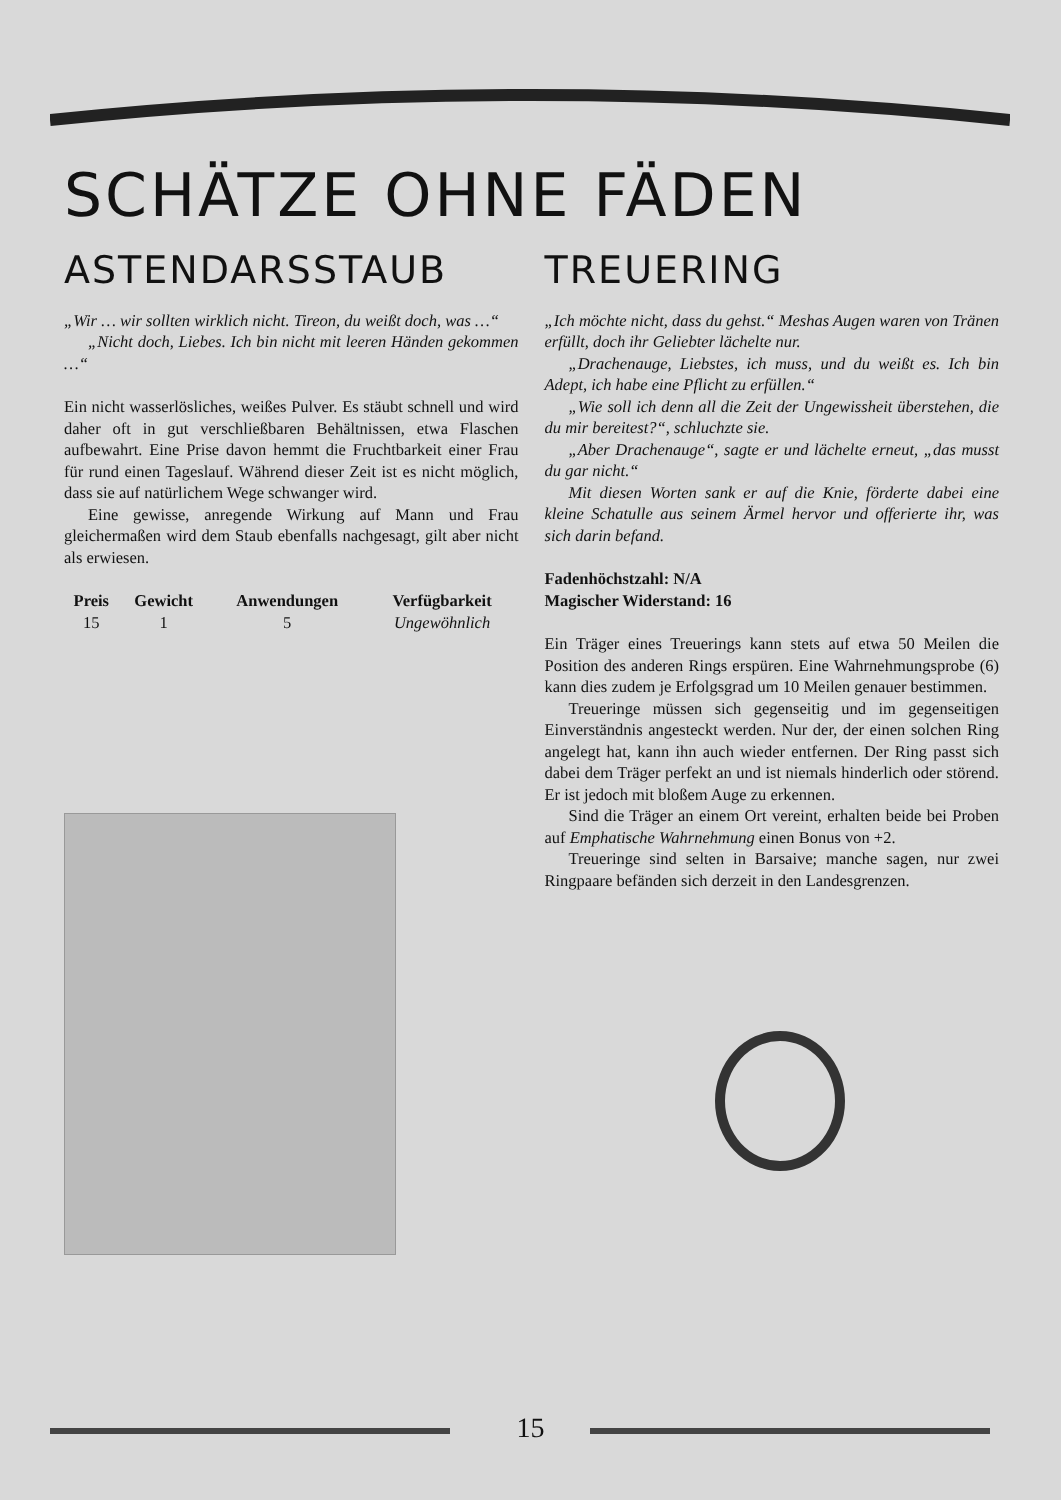SCHÄTZE OHNE FÄDEN
ASTENDARSSTAUB
„Wir … wir sollten wirklich nicht. Tireon, du weißt doch, was …“
„Nicht doch, Liebes. Ich bin nicht mit leeren Händen gekommen …“
Ein nicht wasserlösliches, weißes Pulver. Es stäubt schnell und wird daher oft in gut verschließbaren Behältnissen, etwa Flaschen aufbewahrt. Eine Prise davon hemmt die Fruchtbarkeit einer Frau für rund einen Tageslauf. Während dieser Zeit ist es nicht möglich, dass sie auf natürlichem Wege schwanger wird.
Eine gewisse, anregende Wirkung auf Mann und Frau gleichermaßen wird dem Staub ebenfalls nachgesagt, gilt aber nicht als erwiesen.
| Preis | Gewicht | Anwendungen | Verfügbarkeit |
| --- | --- | --- | --- |
| 15 | 1 | 5 | Ungewöhnlich |
TREUERING
„Ich möchte nicht, dass du gehst.“ Meshas Augen waren von Tränen erfüllt, doch ihr Geliebter lächelte nur.
„Drachenauge, Liebstes, ich muss, und du weißt es. Ich bin Adept, ich habe eine Pflicht zu erfüllen.“
„Wie soll ich denn all die Zeit der Ungewissheit überstehen, die du mir bereitest?“, schluchzte sie.
„Aber Drachenauge“, sagte er und lächelte erneut, „das musst du gar nicht.“
Mit diesen Worten sank er auf die Knie, förderte dabei eine kleine Schatulle aus seinem Ärmel hervor und offerierte ihr, was sich darin befand.
Fadenhöchstzahl: N/A
Magischer Widerstand: 16
Ein Träger eines Treuerings kann stets auf etwa 50 Meilen die Position des anderen Rings erspüren. Eine Wahrnehmungsprobe (6) kann dies zudem je Erfolgsgrad um 10 Meilen genauer bestimmen.
Treueringe müssen sich gegenseitig und im gegenseitigen Einverständnis angesteckt werden. Nur der, der einen solchen Ring angelegt hat, kann ihn auch wieder entfernen. Der Ring passt sich dabei dem Träger perfekt an und ist niemals hinderlich oder störend. Er ist jedoch mit bloßem Auge zu erkennen.
Sind die Träger an einem Ort vereint, erhalten beide bei Proben auf Emphatische Wahrnehmung einen Bonus von +2.
Treueringe sind selten in Barsaive; manche sagen, nur zwei Ringpaare befänden sich derzeit in den Landesgrenzen.
15